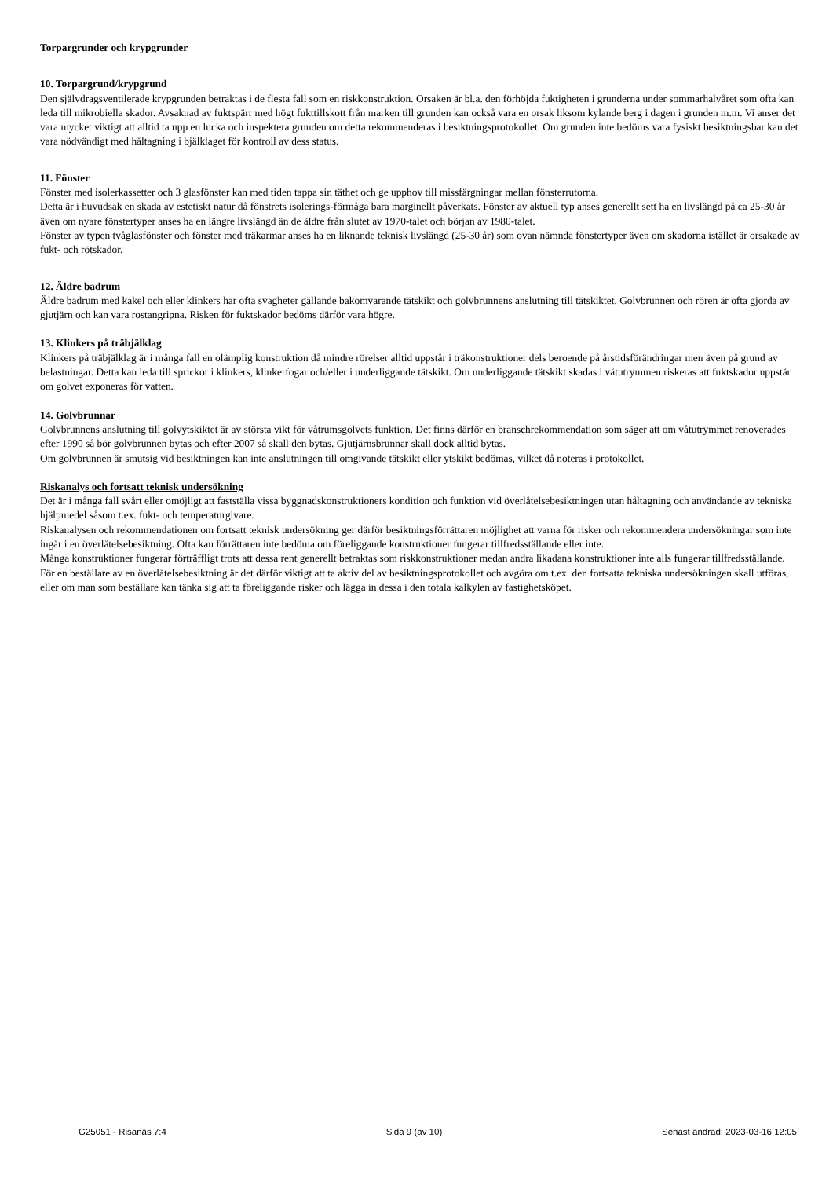Torpargrunder och krypgrunder
10. Torpargrund/krypgrund
Den självdragsventilerade krypgrunden betraktas i de flesta fall som en riskkonstruktion. Orsaken är bl.a. den förhöjda fuktigheten i grunderna under sommarhalvåret som ofta kan leda till mikrobiella skador. Avsaknad av fuktspärr med högt fukttillskott från marken till grunden kan också vara en orsak liksom kylande berg i dagen i grunden m.m. Vi anser det vara mycket viktigt att alltid ta upp en lucka och inspektera grunden om detta rekommenderas i besiktningsprotokollet. Om grunden inte bedöms vara fysiskt besiktningsbar kan det vara nödvändigt med håltagning i bjälklaget för kontroll av dess status.
11. Fönster
Fönster med isolerkassetter och 3 glasfönster kan med tiden tappa sin täthet och ge upphov till missfärgningar mellan fönsterrutorna.
Detta är i huvudsak en skada av estetiskt natur då fönstrets isolerings-förmåga bara marginellt påverkats. Fönster av aktuell typ anses generellt sett ha en livslängd på ca 25-30 år även om nyare fönstertyper anses ha en längre livslängd än de äldre från slutet av 1970-talet och början av 1980-talet.
Fönster av typen tvåglasfönster och fönster med träkarmar anses ha en liknande teknisk livslängd (25-30 år) som ovan nämnda fönstertyper även om skadorna istället är orsakade av fukt- och rötskador.
12. Äldre badrum
Äldre badrum med kakel och eller klinkers har ofta svagheter gällande bakomvarande tätskikt och golvbrunnens anslutning till tätskiktet. Golvbrunnen och rören är ofta gjorda av gjutjärn och kan vara rostangripna. Risken för fuktskador bedöms därför vara högre.
13. Klinkers på träbjälklag
Klinkers på träbjälklag är i många fall en olämplig konstruktion då mindre rörelser alltid uppstår i träkonstruktioner dels beroende på årstidsförändringar men även på grund av belastningar. Detta kan leda till sprickor i klinkers, klinkerfogar och/eller i underliggande tätskikt. Om underliggande tätskikt skadas i våtutrymmen riskeras att fuktskador uppstår om golvet exponeras för vatten.
14. Golvbrunnar
Golvbrunnens anslutning till golvytskiktet är av största vikt för våtrumsgolvets funktion. Det finns därför en branschrekommendation som säger att om våtutrymmet renoverades efter 1990 så bör golvbrunnen bytas och efter 2007 så skall den bytas. Gjutjärnsbrunnar skall dock alltid bytas.
Om golvbrunnen är smutsig vid besiktningen kan inte anslutningen till omgivande tätskikt eller ytskikt bedömas, vilket då noteras i protokollet.
Riskanalys och fortsatt teknisk undersökning
Det är i många fall svårt eller omöjligt att fastställa vissa byggnadskonstruktioners kondition och funktion vid överlåtelsebesiktningen utan håltagning och användande av tekniska hjälpmedel såsom t.ex. fukt- och temperaturgivare.
Riskanalysen och rekommendationen om fortsatt teknisk undersökning ger därför besiktningsförrättaren möjlighet att varna för risker och rekommendera undersökningar som inte ingår i en överlåtelsebesiktning. Ofta kan förrättaren inte bedöma om föreliggande konstruktioner fungerar tillfredsställande eller inte.
Många konstruktioner fungerar förträffligt trots att dessa rent generellt betraktas som riskkonstruktioner medan andra likadana konstruktioner inte alls fungerar tillfredsställande.
För en beställare av en överlåtelsebesiktning är det därför viktigt att ta aktiv del av besiktningsprotokollet och avgöra om t.ex. den fortsatta tekniska undersökningen skall utföras, eller om man som beställare kan tänka sig att ta föreliggande risker och lägga in dessa i den totala kalkylen av fastighetsköpet.
G25051 - Risanäs 7:4 Sida 9 (av 10) Senast ändrad: 2023-03-16 12:05